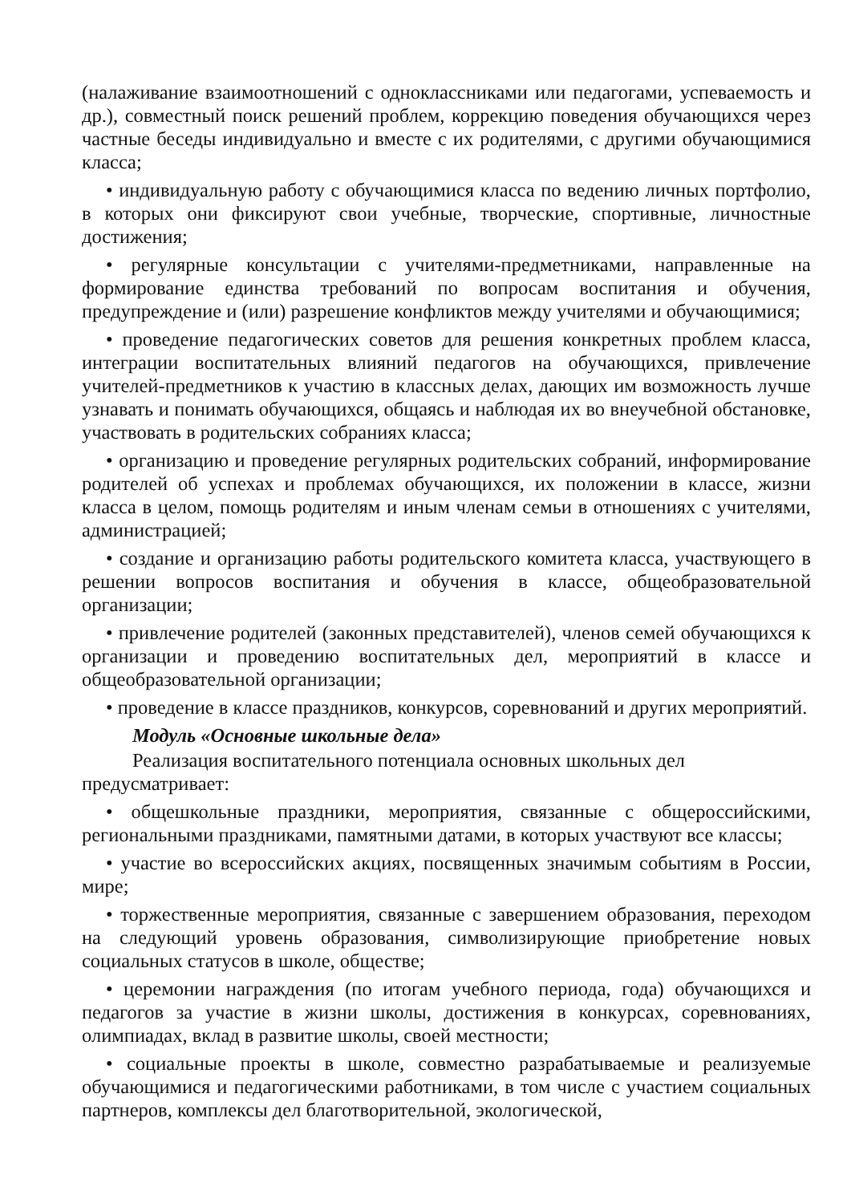(налаживание взаимоотношений с одноклассниками или педагогами, успеваемость и др.), совместный поиск решений проблем, коррекцию поведения обучающихся через частные беседы индивидуально и вместе с их родителями, с другими обучающимися класса;
• индивидуальную работу с обучающимися класса по ведению личных портфолио, в которых они фиксируют свои учебные, творческие, спортивные, личностные достижения;
• регулярные консультации с учителями-предметниками, направленные на формирование единства требований по вопросам воспитания и обучения, предупреждение и (или) разрешение конфликтов между учителями и обучающимися;
• проведение педагогических советов для решения конкретных проблем класса, интеграции воспитательных влияний педагогов на обучающихся, привлечение учителей-предметников к участию в классных делах, дающих им возможность лучше узнавать и понимать обучающихся, общаясь и наблюдая их во внеучебной обстановке, участвовать в родительских собраниях класса;
• организацию и проведение регулярных родительских собраний, информирование родителей об успехах и проблемах обучающихся, их положении в классе, жизни класса в целом, помощь родителям и иным членам семьи в отношениях с учителями, администрацией;
• создание и организацию работы родительского комитета класса, участвующего в решении вопросов воспитания и обучения в классе, общеобразовательной организации;
• привлечение родителей (законных представителей), членов семей обучающихся к организации и проведению воспитательных дел, мероприятий в классе и общеобразовательной организации;
• проведение в классе праздников, конкурсов, соревнований и других мероприятий.
Модуль «Основные школьные дела»
Реализация воспитательного потенциала основных школьных дел предусматривает:
• общешкольные праздники, мероприятия, связанные с общероссийскими, региональными праздниками, памятными датами, в которых участвуют все классы;
• участие во всероссийских акциях, посвященных значимым событиям в России, мире;
• торжественные мероприятия, связанные с завершением образования, переходом на следующий уровень образования, символизирующие приобретение новых социальных статусов в школе, обществе;
• церемонии награждения (по итогам учебного периода, года) обучающихся и педагогов за участие в жизни школы, достижения в конкурсах, соревнованиях, олимпиадах, вклад в развитие школы, своей местности;
• социальные проекты в школе, совместно разрабатываемые и реализуемые обучающимися и педагогическими работниками, в том числе с участием социальных партнеров, комплексы дел благотворительной, экологической,